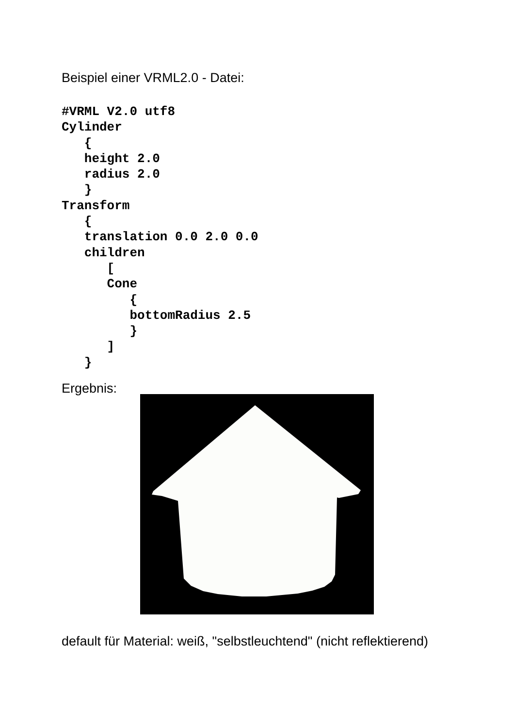Beispiel einer VRML2.0 - Datei:
#VRML V2.0 utf8
Cylinder
   {
   height 2.0
   radius 2.0
   }
Transform
   {
   translation 0.0 2.0 0.0
   children
      [
      Cone
         {
         bottomRadius 2.5
         }
      ]
   }
Ergebnis:
default für Material: weiß, "selbstleuchtend" (nicht reflektierend)